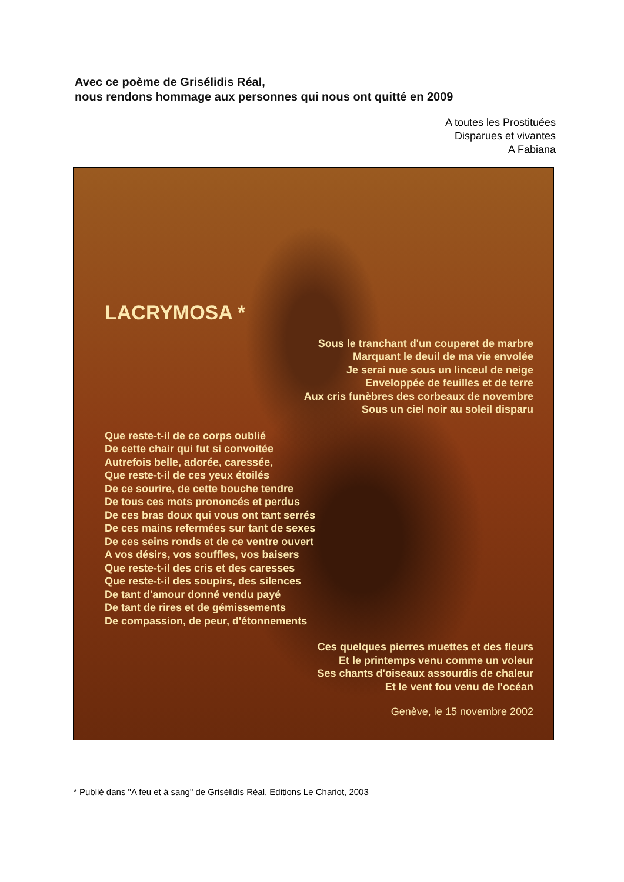Avec ce poème de Grisélidis Réal,
nous rendons hommage aux personnes qui nous ont quitté en 2009
A toutes les Prostituées
Disparues et vivantes
A Fabiana
LACRYMOSA *
Sous le tranchant d'un couperet de marbre
Marquant le deuil de ma vie envolée
Je serai nue sous un linceul de neige
Enveloppée de feuilles et de terre
Aux cris funèbres des corbeaux de novembre
Sous un ciel noir au soleil disparu
Que reste-t-il de ce corps oublié
De cette chair qui fut si convoitée
Autrefois belle, adorée, caressée,
Que reste-t-il de ces yeux étoilés
De ce sourire, de cette bouche tendre
De tous ces mots prononcés et perdus
De ces bras doux qui vous ont tant serrés
De ces mains refermées sur tant de sexes
De ces seins ronds et de ce ventre ouvert
A vos désirs, vos souffles, vos baisers
Que reste-t-il des cris et des caresses
Que reste-t-il des soupirs, des silences
De tant d'amour donné vendu payé
De tant de rires et de gémissements
De compassion, de peur, d'étonnements
Ces quelques pierres muettes et des fleurs
Et le printemps venu comme un voleur
Ses chants d'oiseaux assourdis de chaleur
Et le vent fou venu de l'océan
Genève, le 15 novembre 2002
* Publié dans "A feu et à sang" de Grisélidis Réal, Editions Le Chariot, 2003